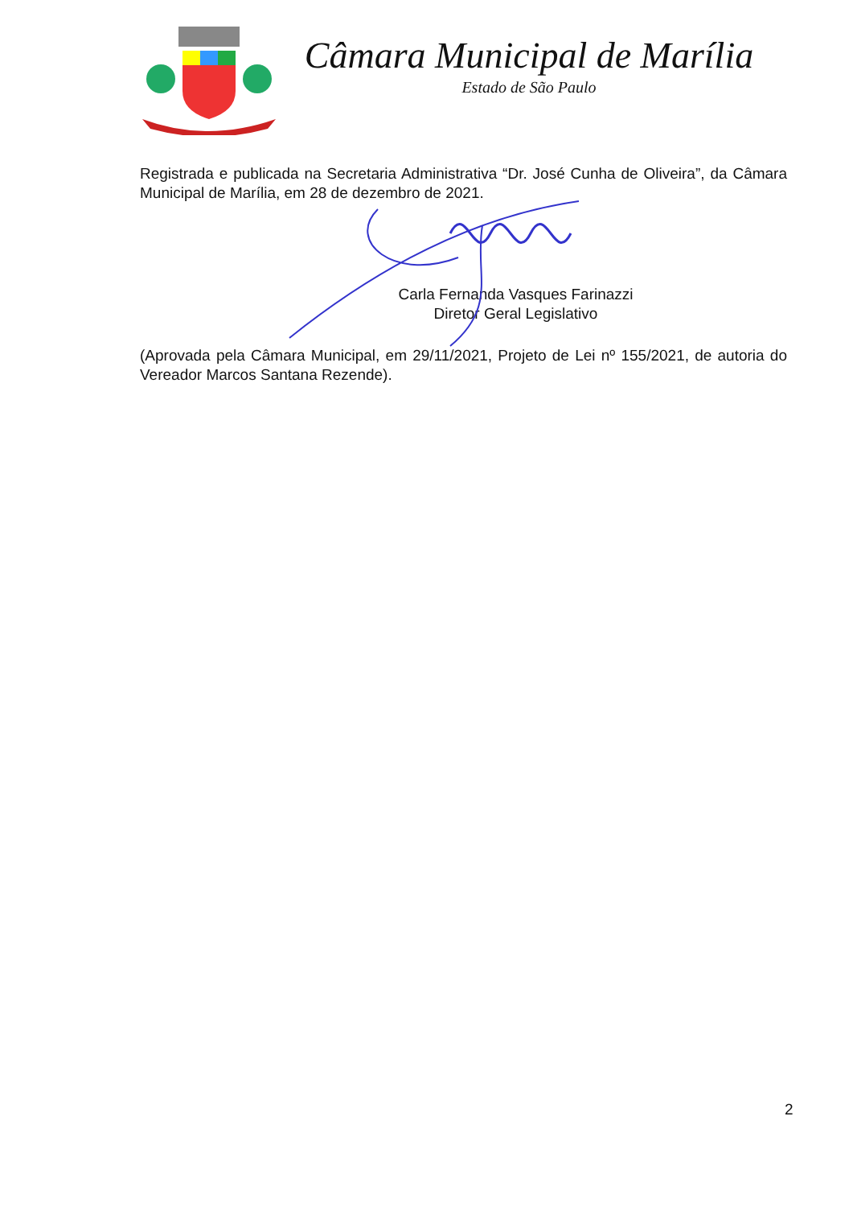Câmara Municipal de Marília
Estado de São Paulo
Registrada e publicada na Secretaria Administrativa “Dr. José Cunha de Oliveira”, da Câmara Municipal de Marília, em 28 de dezembro de 2021.
Carla Fernanda Vasques Farinazzi
Diretor Geral Legislativo
(Aprovada pela Câmara Municipal, em 29/11/2021, Projeto de Lei nº 155/2021, de autoria do Vereador Marcos Santana Rezende).
2